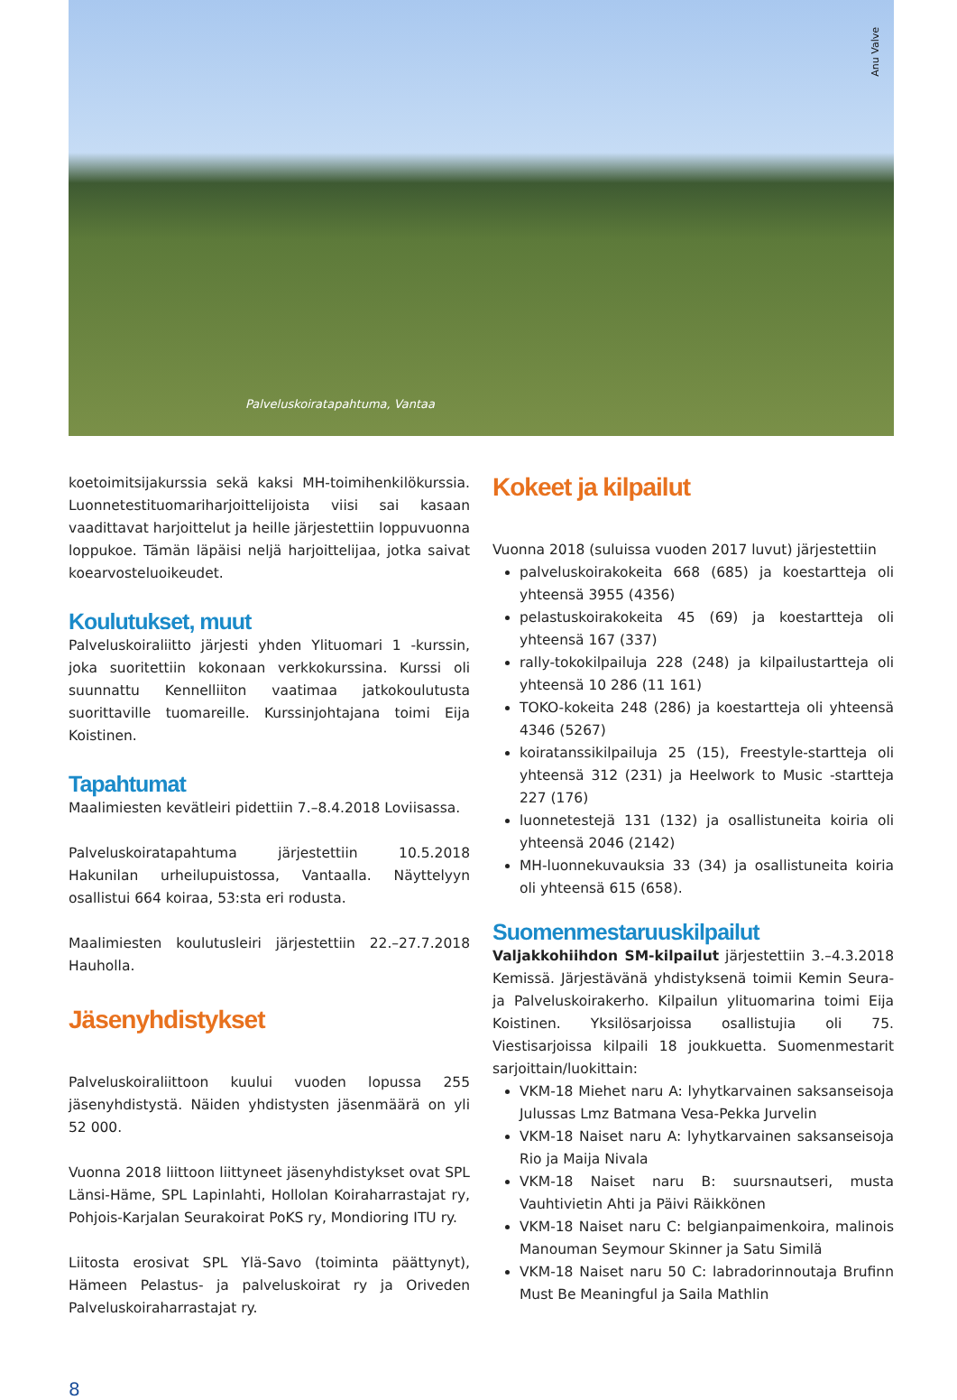Anu Valve
Palveluskoiratapahtuma, Vantaa
koetoimitsijakurssia sekä kaksi MH-toimihenkilökurssia. Luonnetestituomariharjoittelijoista viisi sai kasaan vaadittavat harjoittelut ja heille järjestettiin loppuvuonna loppukoe. Tämän läpäisi neljä harjoittelijaa, jotka saivat koearvosteluoikeudet.
Koulutukset, muut
Palveluskoiraliitto järjesti yhden Ylituomari 1 -kurssin, joka suoritettiin kokonaan verkkokurssina. Kurssi oli suunnattu Kennelliiton vaatimaa jatkokoulutusta suorittaville tuomareille. Kurssinjohtajana toimi Eija Koistinen.
Tapahtumat
Maalimiesten kevätleiri pidettiin 7.–8.4.2018 Loviisassa.
Palveluskoiratapahtuma järjestettiin 10.5.2018 Hakunilan urheilupuistossa, Vantaalla. Näyttelyyn osallistui 664 koiraa, 53:sta eri rodusta.
Maalimiesten koulutusleiri järjestettiin 22.–27.7.2018 Hauholla.
Jäsenyhdistykset
Palveluskoiraliittoon kuului vuoden lopussa 255 jäsenyhdistystä. Näiden yhdistysten jäsenmäärä on yli 52 000.
Vuonna 2018 liittoon liittyneet jäsenyhdistykset ovat SPL Länsi-Häme, SPL Lapinlahti, Hollolan Koiraharrastajat ry, Pohjois-Karjalan Seurakoirat PoKS ry, Mondioring ITU ry.
Liitosta erosivat SPL Ylä-Savo (toiminta päättynyt), Hämeen Pelastus- ja palveluskoirat ry ja Oriveden Palveluskoiraharrastajat ry.
Kokeet ja kilpailut
Vuonna 2018 (suluissa vuoden 2017 luvut) järjestettiin
palveluskoirakokeita 668 (685) ja koestartteja oli yhteensä 3955 (4356)
pelastuskoirakokeita 45 (69) ja koestartteja oli yhteensä 167 (337)
rally-tokokilpailuja 228 (248) ja kilpailustartteja oli yhteensä 10 286 (11 161)
TOKO-kokeita 248 (286) ja koestartteja oli yhteensä 4346 (5267)
koiratanssikilpailuja 25 (15), Freestyle-startteja oli yhteensä 312 (231) ja Heelwork to Music -startteja 227 (176)
luonnetestejä 131 (132) ja osallistuneita koiria oli yhteensä 2046 (2142)
MH-luonnekuvauksia 33 (34) ja osallistuneita koiria oli yhteensä 615 (658).
Suomenmestaruuskilpailut
Valjakkohiihdon SM-kilpailut järjestettiin 3.–4.3.2018 Kemissä. Järjestävänä yhdistyksenä toimii Kemin Seura- ja Palveluskoirakerho. Kilpailun ylituomarina toimi Eija Koistinen. Yksilösarjoissa osallistujia oli 75. Viestisarjoissa kilpaili 18 joukkuetta. Suomenmestarit sarjoittain/luokittain:
VKM-18 Miehet naru A: lyhytkarvainen saksanseisoja Julussas Lmz Batmana Vesa-Pekka Jurvelin
VKM-18 Naiset naru A: lyhytkarvainen saksanseisoja Rio ja Maija Nivala
VKM-18 Naiset naru B: suursnautseri, musta Vauhtivietin Ahti ja Päivi Räikkönen
VKM-18 Naiset naru C: belgianpaimenkoira, malinois Manouman Seymour Skinner ja Satu Similä
VKM-18 Naiset naru 50 C: labradorinnoutaja Brufinn Must Be Meaningful ja Saila Mathlin
8